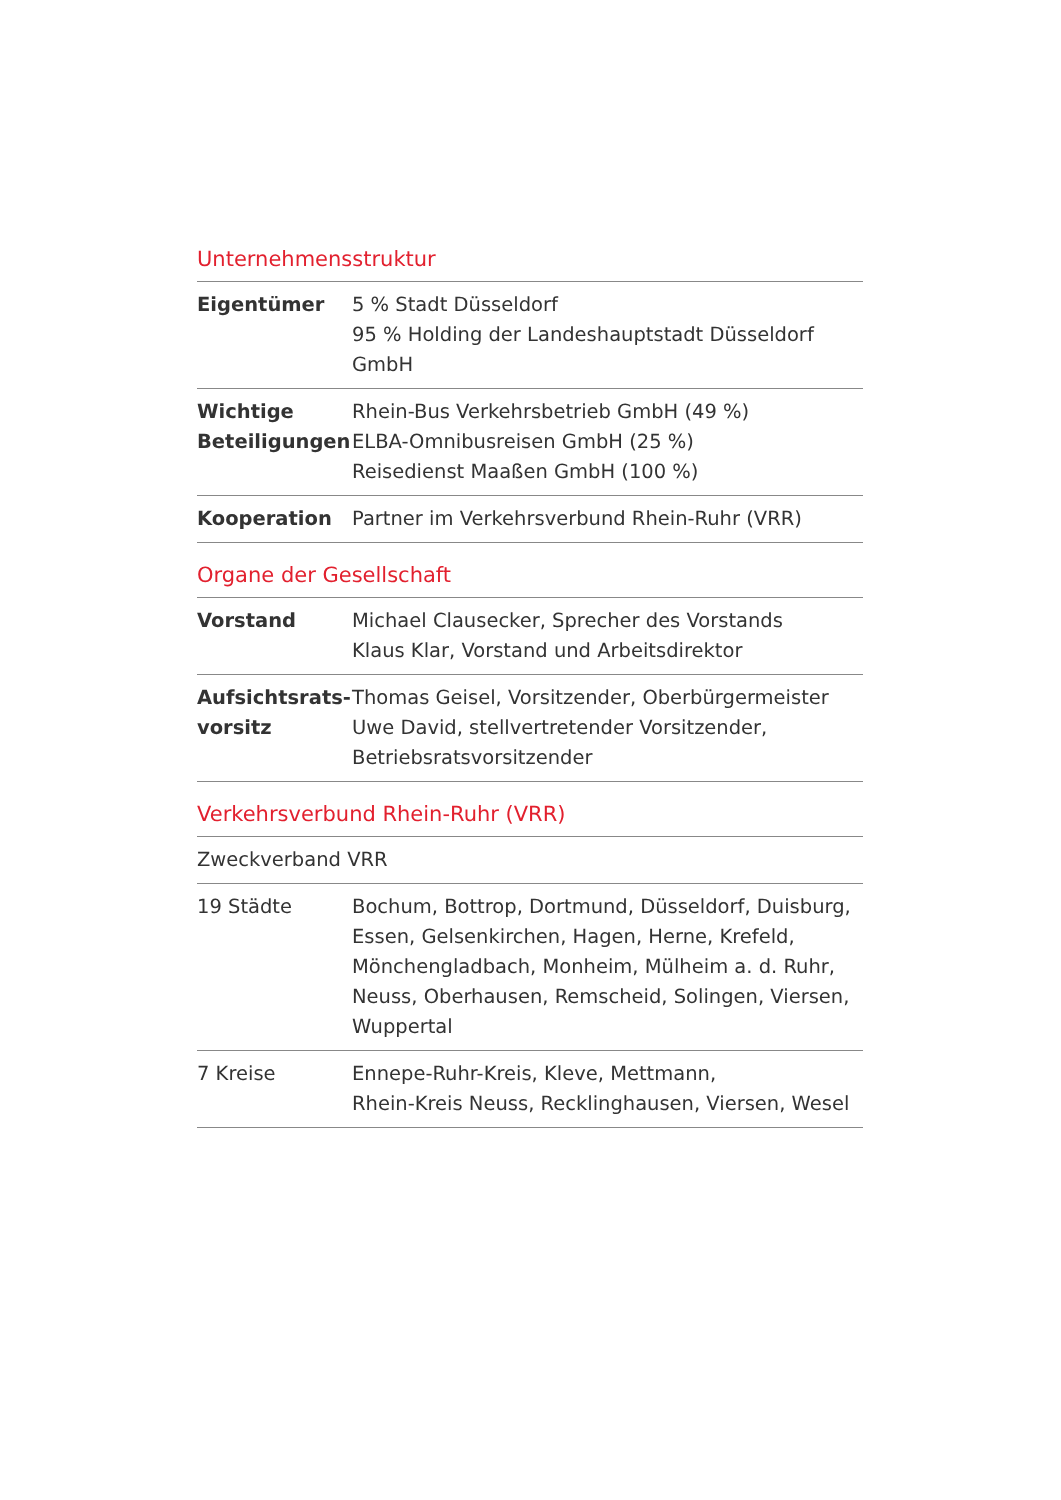Unternehmensstruktur
| Eigentümer | 5 % Stadt Düsseldorf 95 % Holding der Landeshauptstadt Düsseldorf GmbH |
| Wichtige Beteiligungen | Rhein-Bus Verkehrsbetrieb GmbH (49 %) ELBA-Omnibusreisen GmbH (25 %) Reisedienst Maaßen GmbH (100 %) |
| Kooperation | Partner im Verkehrsverbund Rhein-Ruhr (VRR) |
Organe der Gesellschaft
| Vorstand | Michael Clausecker, Sprecher des Vorstands Klaus Klar, Vorstand und Arbeitsdirektor |
| Aufsichtsrats- vorsitz | Thomas Geisel, Vorsitzender, Oberbürgermeister Uwe David, stellvertretender Vorsitzender, Betriebsratsvorsitzender |
Verkehrsverbund Rhein-Ruhr (VRR)
| Zweckverband VRR | |
| 19 Städte | Bochum, Bottrop, Dortmund, Düsseldorf, Duisburg, Essen, Gelsenkirchen, Hagen, Herne, Krefeld, Mönchengladbach, Monheim, Mülheim a. d. Ruhr, Neuss, Oberhausen, Remscheid, Solingen, Viersen, Wuppertal |
| 7 Kreise | Ennepe-Ruhr-Kreis, Kleve, Mettmann, Rhein-Kreis Neuss, Recklinghausen, Viersen, Wesel |